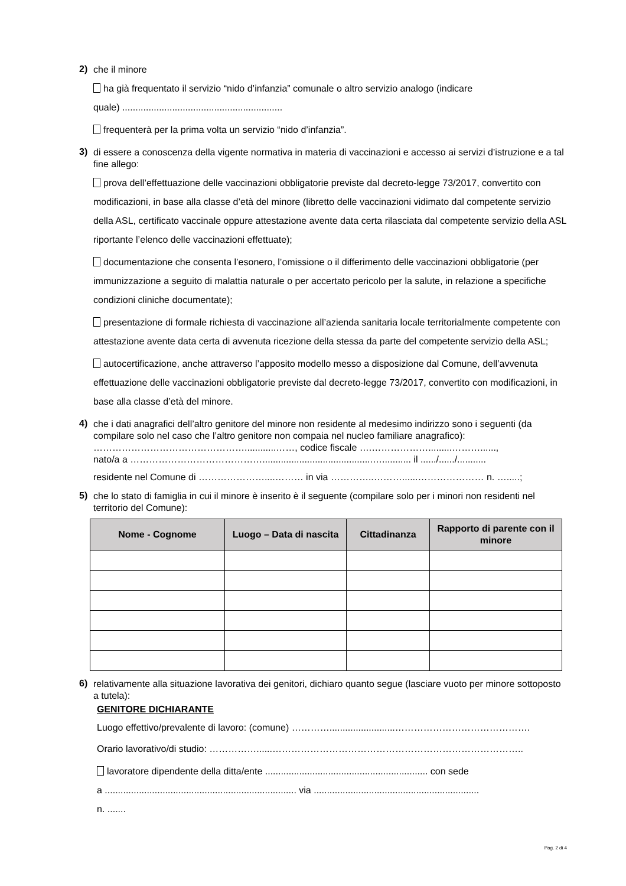2)
che il minore
ha già frequentato il servizio “nido d’infanzia” comunale o altro servizio analogo (indicare
quale) .............................................................
frequenterà per la prima volta un servizio “nido d’infanzia”.
3)
di essere a conoscenza della vigente normativa in materia di vaccinazioni e accesso ai servizi d’istruzione e a tal fine allego:
prova dell’effettuazione delle vaccinazioni obbligatorie previste dal decreto-legge 73/2017, convertito con modificazioni, in base alla classe d’età del minore (libretto delle vaccinazioni vidimato dal competente servizio della ASL, certificato vaccinale oppure attestazione avente data certa rilasciata dal competente servizio della ASL riportante l’elenco delle vaccinazioni effettuate);
documentazione che consenta l’esonero, l’omissione o il differimento delle vaccinazioni obbligatorie (per immunizzazione a seguito di malattia naturale o per accertato pericolo per la salute, in relazione a specifiche condizioni cliniche documentate);
presentazione di formale richiesta di vaccinazione all’azienda sanitaria locale territorialmente competente con attestazione avente data certa di avvenuta ricezione della stessa da parte del competente servizio della ASL;
autocertificazione, anche attraverso l’apposito modello messo a disposizione dal Comune, dell’avvenuta effettuazione delle vaccinazioni obbligatorie previste dal decreto-legge 73/2017, convertito con modificazioni, in base alla classe d’età del minore.
4)
che i dati anagrafici dell’altro genitore del minore non residente al medesimo indirizzo sono i seguenti (da compilare solo nel caso che l’altro genitore non compaia nel nucleo familiare anagrafico):
…………………………………………............……, codice fiscale ….……………….........………......,
nato/a a ……………………………………..........................................…........... il ....../....../...........
residente nel Comune di …………………....……… in via …………..………......………………… n. ….....;
5)
che lo stato di famiglia in cui il minore è inserito è il seguente (compilare solo per i minori non residenti nel territorio del Comune):
| Nome - Cognome | Luogo – Data di nascita | Cittadinanza | Rapporto di parente con il minore |
| --- | --- | --- | --- |
6)
relativamente alla situazione lavorativa dei genitori, dichiaro quanto segue (lasciare vuoto per minore sottoposto a tutela):
GENITORE DICHIARANTE
Luogo effettivo/prevalente di lavoro: (comune) ………….........................…………………………………….
Orario lavorativo/di studio: ……………......……………………………………………………………………..
lavoratore dipendente della ditta/ente .............................................................. con sede
a ......................................................................... via ...............................................................
n. .......
Pag. 2 di 4